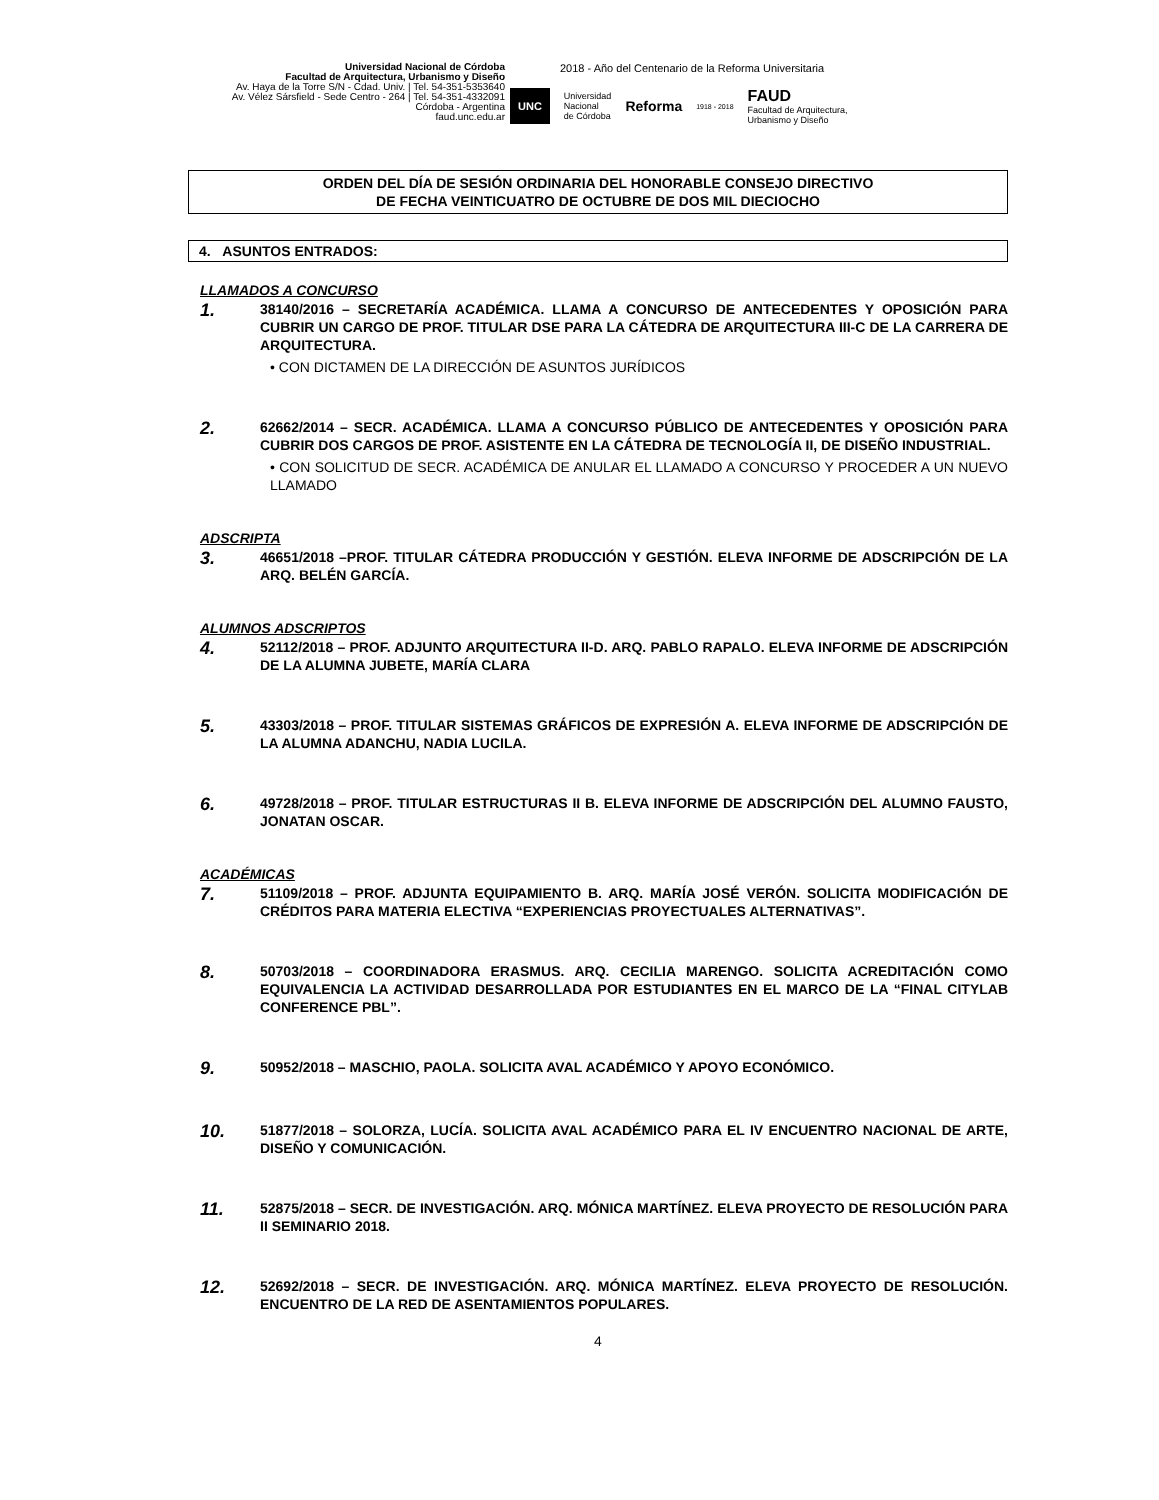Universidad Nacional de Córdoba
Facultad de Arquitectura, Urbanismo y Diseño
Av. Haya de la Torre S/N - Cdad. Univ. | Tel. 54-351-5353640
Av. Vélez Sársfield - Sede Centro - 264 | Tel. 54-351-4332091
Córdoba - Argentina
faud.unc.edu.ar
2018 - Año del Centenario de la Reforma Universitaria
UNC Universidad
Nacional
de Córdoba Reforma 1918 - 2018 FAUD
Facultad de Arquitectura,
Urbanismo y Diseño
ORDEN DEL DÍA DE SESIÓN ORDINARIA DEL HONORABLE CONSEJO DIRECTIVO
DE FECHA VEINTICUATRO DE OCTUBRE DE DOS MIL DIECIOCHO
4. ASUNTOS ENTRADOS:
LLAMADOS A CONCURSO
1.
38140/2016 – SECRETARÍA ACADÉMICA. LLAMA A CONCURSO DE ANTECEDENTES Y OPOSICIÓN PARA CUBRIR UN CARGO DE PROF. TITULAR DSE PARA LA CÁTEDRA DE ARQUITECTURA III-C DE LA CARRERA DE ARQUITECTURA.
• CON DICTAMEN DE LA DIRECCIÓN DE ASUNTOS JURÍDICOS
2.
62662/2014 – SECR. ACADÉMICA. LLAMA A CONCURSO PÚBLICO DE ANTECEDENTES Y OPOSICIÓN PARA CUBRIR DOS CARGOS DE PROF. ASISTENTE EN LA CÁTEDRA DE TECNOLOGÍA II, DE DISEÑO INDUSTRIAL.
• CON SOLICITUD DE SECR. ACADÉMICA DE ANULAR EL LLAMADO A CONCURSO Y PROCEDER A UN NUEVO LLAMADO
ADSCRIPTA
3.
46651/2018 –PROF. TITULAR CÁTEDRA PRODUCCIÓN Y GESTIÓN. ELEVA INFORME DE ADSCRIPCIÓN DE LA ARQ. BELÉN GARCÍA.
ALUMNOS ADSCRIPTOS
4.
52112/2018 – PROF. ADJUNTO ARQUITECTURA II-D. ARQ. PABLO RAPALO. ELEVA INFORME DE ADSCRIPCIÓN DE LA ALUMNA JUBETE, MARÍA CLARA
5.
43303/2018 – PROF. TITULAR SISTEMAS GRÁFICOS DE EXPRESIÓN A. ELEVA INFORME DE ADSCRIPCIÓN DE LA ALUMNA ADANCHU, NADIA LUCILA.
6.
49728/2018 – PROF. TITULAR ESTRUCTURAS II B. ELEVA INFORME DE ADSCRIPCIÓN DEL ALUMNO FAUSTO, JONATAN OSCAR.
ACADÉMICAS
7.
51109/2018 – PROF. ADJUNTA EQUIPAMIENTO B. ARQ. MARÍA JOSÉ VERÓN. SOLICITA MODIFICACIÓN DE CRÉDITOS PARA MATERIA ELECTIVA “EXPERIENCIAS PROYECTUALES ALTERNATIVAS”.
8.
50703/2018 – COORDINADORA ERASMUS. ARQ. CECILIA MARENGO. SOLICITA ACREDITACIÓN COMO EQUIVALENCIA LA ACTIVIDAD DESARROLLADA POR ESTUDIANTES EN EL MARCO DE LA “FINAL CITYLAB CONFERENCE PBL”.
9.
50952/2018 – MASCHIO, PAOLA. SOLICITA AVAL ACADÉMICO Y APOYO ECONÓMICO.
10.
51877/2018 – SOLORZA, LUCÍA. SOLICITA AVAL ACADÉMICO PARA EL IV ENCUENTRO NACIONAL DE ARTE, DISEÑO Y COMUNICACIÓN.
11.
52875/2018 – SECR. DE INVESTIGACIÓN. ARQ. MÓNICA MARTÍNEZ. ELEVA PROYECTO DE RESOLUCIÓN PARA II SEMINARIO 2018.
12.
52692/2018 – SECR. DE INVESTIGACIÓN. ARQ. MÓNICA MARTÍNEZ. ELEVA PROYECTO DE RESOLUCIÓN. ENCUENTRO DE LA RED DE ASENTAMIENTOS POPULARES.
4